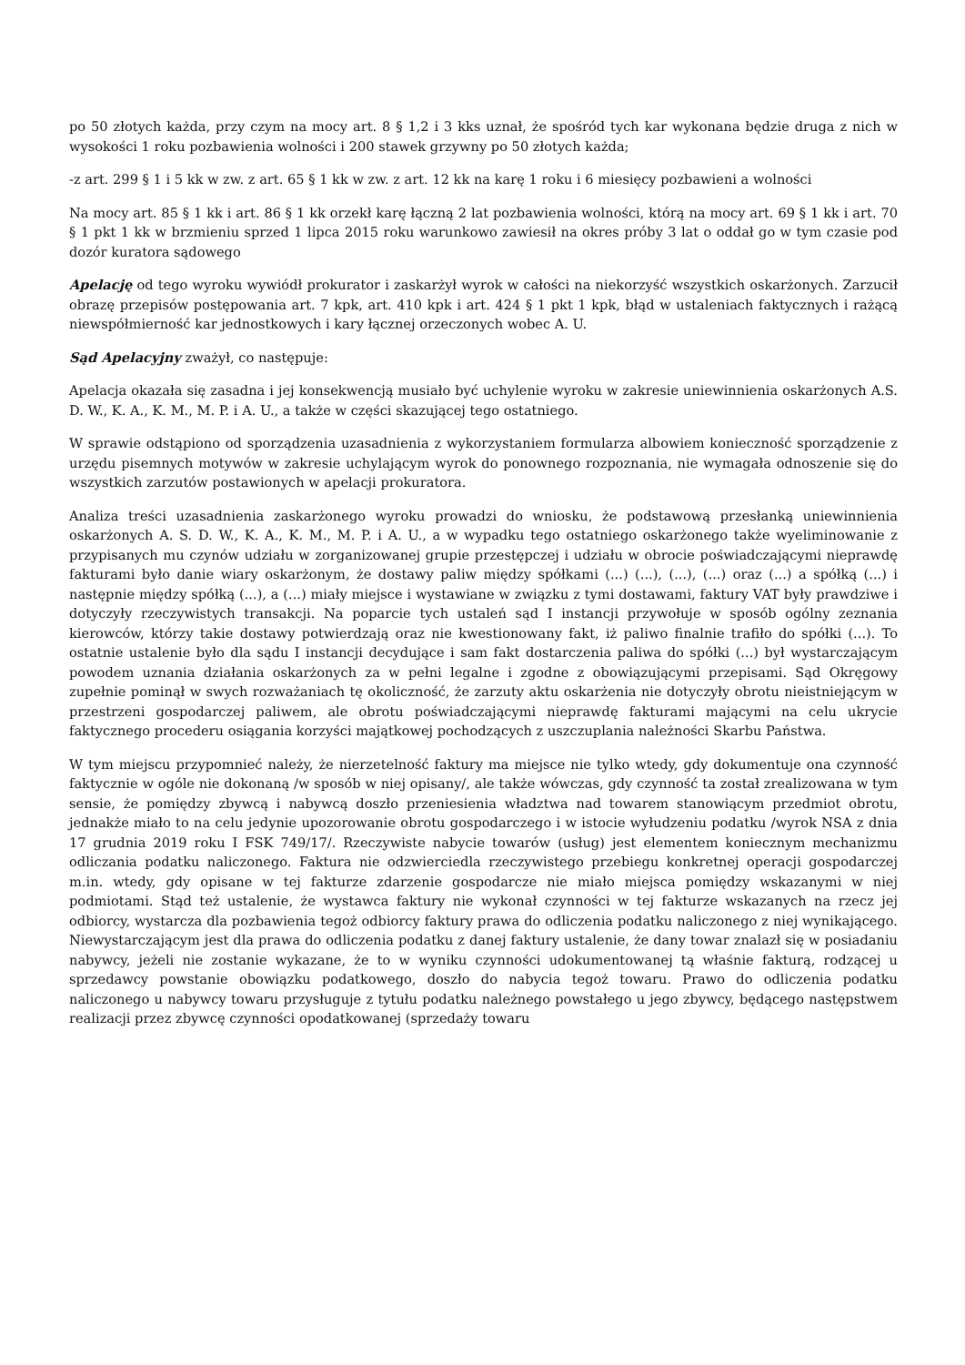po 50 złotych każda, przy czym na mocy art. 8 § 1,2 i 3 kks uznał, że spośród tych kar wykonana będzie druga z nich w wysokości 1 roku pozbawienia wolności i 200 stawek grzywny po 50 złotych każda;
-z art. 299 § 1 i 5 kk w zw. z art. 65 § 1 kk w zw. z art. 12 kk na karę 1 roku i 6 miesięcy pozbawieni a wolności
Na mocy art. 85 § 1 kk i art. 86 § 1 kk orzekł karę łączną 2 lat pozbawienia wolności, którą na mocy art. 69 § 1 kk i art. 70 § 1 pkt 1 kk w brzmieniu sprzed 1 lipca 2015 roku warunkowo zawiesił na okres próby 3 lat o oddał go w tym czasie pod dozór kuratora sądowego
Apelację od tego wyroku wywiódł prokurator i zaskarżył wyrok w całości na niekorzyść wszystkich oskarżonych. Zarzucił obrazę przepisów postępowania art. 7 kpk, art. 410 kpk i art. 424 § 1 pkt 1 kpk, błąd w ustaleniach faktycznych i rażącą niewspółmierność kar jednostkowych i kary łącznej orzeczonych wobec A. U.
Sąd Apelacyjny zważył, co następuje:
Apelacja okazała się zasadna i jej konsekwencją musiało być uchylenie wyroku w zakresie uniewinnienia oskarżonych A.S. D. W., K. A., K. M., M. P. i A. U., a także w części skazującej tego ostatniego.
W sprawie odstąpiono od sporządzenia uzasadnienia z wykorzystaniem formularza albowiem konieczność sporządzenie z urzędu pisemnych motywów w zakresie uchylającym wyrok do ponownego rozpoznania, nie wymagała odnoszenie się do wszystkich zarzutów postawionych w apelacji prokuratora.
Analiza treści uzasadnienia zaskarżonego wyroku prowadzi do wniosku, że podstawową przesłanką uniewinnienia oskarżonych A. S. D. W., K. A., K. M., M. P. i A. U., a w wypadku tego ostatniego oskarżonego także wyeliminowanie z przypisanych mu czynów udziału w zorganizowanej grupie przestępczej i udziału w obrocie poświadczającymi nieprawdę fakturami było danie wiary oskarżonym, że dostawy paliw między spółkami (...) (...), (...), (...) oraz (...) a spółką (...) i następnie między spółką (...), a (...) miały miejsce i wystawiane w związku z tymi dostawami, faktury VAT były prawdziwe i dotyczyły rzeczywistych transakcji. Na poparcie tych ustaleń sąd I instancji przywołuje w sposób ogólny zeznania kierowców, którzy takie dostawy potwierdzają oraz nie kwestionowany fakt, iż paliwo finalnie trafiło do spółki (...). To ostatnie ustalenie było dla sądu I instancji decydujące i sam fakt dostarczenia paliwa do spółki (...) był wystarczającym powodem uznania działania oskarżonych za w pełni legalne i zgodne z obowiązującymi przepisami. Sąd Okręgowy zupełnie pominął w swych rozważaniach tę okoliczność, że zarzuty aktu oskarżenia nie dotyczyły obrotu nieistniejącym w przestrzeni gospodarczej paliwem, ale obrotu poświadczającymi nieprawdę fakturami mającymi na celu ukrycie faktycznego procederu osiągania korzyści majątkowej pochodzących z uszczuplania należności Skarbu Państwa.
W tym miejscu przypomnieć należy, że nierzetelność faktury ma miejsce nie tylko wtedy, gdy dokumentuje ona czynność faktycznie w ogóle nie dokonaną /w sposób w niej opisany/, ale także wówczas, gdy czynność ta został zrealizowana w tym sensie, że pomiędzy zbywcą i nabywcą doszło przeniesienia władztwa nad towarem stanowiącym przedmiot obrotu, jednakże miało to na celu jedynie upozorowanie obrotu gospodarczego i w istocie wyłudzeniu podatku /wyrok NSA z dnia 17 grudnia 2019 roku I FSK 749/17/. Rzeczywiste nabycie towarów (usług) jest elementem koniecznym mechanizmu odliczania podatku naliczonego. Faktura nie odzwierciedla rzeczywistego przebiegu konkretnej operacji gospodarczej m.in. wtedy, gdy opisane w tej fakturze zdarzenie gospodarcze nie miało miejsca pomiędzy wskazanymi w niej podmiotami. Stąd też ustalenie, że wystawca faktury nie wykonał czynności w tej fakturze wskazanych na rzecz jej odbiorcy, wystarcza dla pozbawienia tegoż odbiorcy faktury prawa do odliczenia podatku naliczonego z niej wynikającego. Niewystarczającym jest dla prawa do odliczenia podatku z danej faktury ustalenie, że dany towar znalazł się w posiadaniu nabywcy, jeżeli nie zostanie wykazane, że to w wyniku czynności udokumentowanej tą właśnie fakturą, rodzącej u sprzedawcy powstanie obowiązku podatkowego, doszło do nabycia tegoż towaru. Prawo do odliczenia podatku naliczonego u nabywcy towaru przysługuje z tytułu podatku należnego powstałego u jego zbywcy, będącego następstwem realizacji przez zbywcę czynności opodatkowanej (sprzedaży towaru